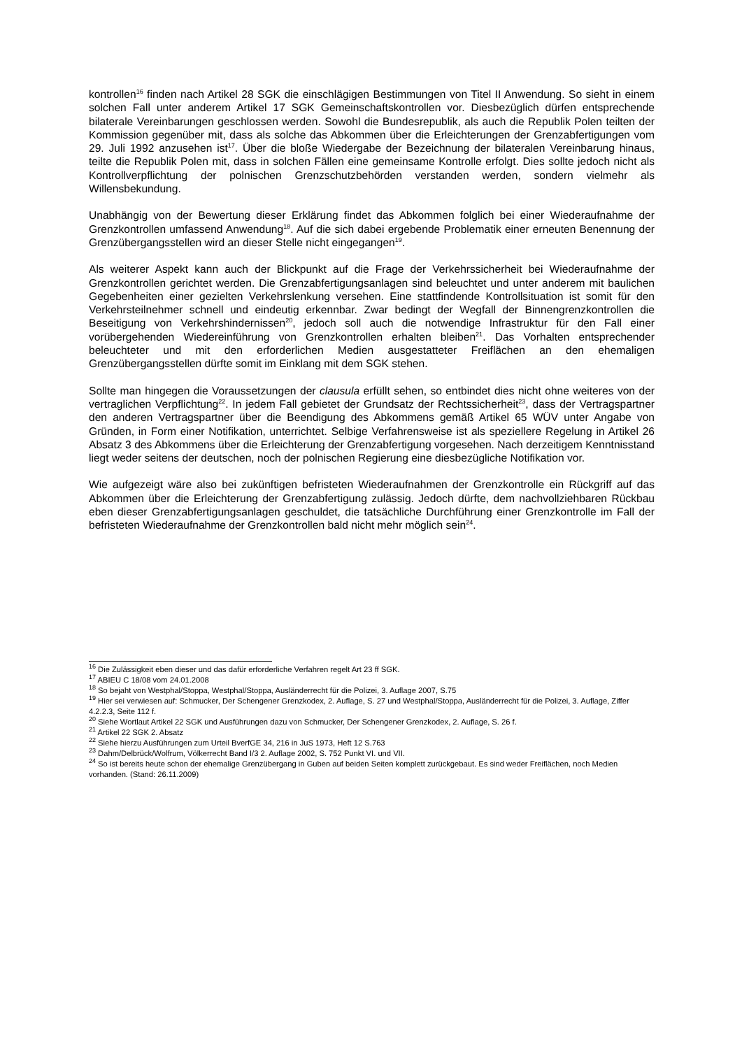kontrollen<sup>16</sup> finden nach Artikel 28 SGK die einschlägigen Bestimmungen von Titel II Anwendung. So sieht in einem solchen Fall unter anderem Artikel 17 SGK Gemeinschaftskontrollen vor. Diesbezüglich dürfen entsprechende bilaterale Vereinbarungen geschlossen werden. Sowohl die Bundesrepublik, als auch die Republik Polen teilten der Kommission gegenüber mit, dass als solche das Abkommen über die Erleichterungen der Grenzabfertigungen vom 29. Juli 1992 anzusehen ist<sup>17</sup>. Über die bloße Wiedergabe der Bezeichnung der bilateralen Vereinbarung hinaus, teilte die Republik Polen mit, dass in solchen Fällen eine gemeinsame Kontrolle erfolgt. Dies sollte jedoch nicht als Kontrollverpflichtung der polnischen Grenzschutzbehörden verstanden werden, sondern vielmehr als Willensbekundung.
Unabhängig von der Bewertung dieser Erklärung findet das Abkommen folglich bei einer Wiederaufnahme der Grenzkontrollen umfassend Anwendung<sup>18</sup>. Auf die sich dabei ergebende Problematik einer erneuten Benennung der Grenzübergangsstellen wird an dieser Stelle nicht eingegangen<sup>19</sup>.
Als weiterer Aspekt kann auch der Blickpunkt auf die Frage der Verkehrssicherheit bei Wiederaufnahme der Grenzkontrollen gerichtet werden. Die Grenzabfertigungsanlagen sind beleuchtet und unter anderem mit baulichen Gegebenheiten einer gezielten Verkehrslenkung versehen. Eine stattfindende Kontrollsituation ist somit für den Verkehrsteilnehmer schnell und eindeutig erkennbar. Zwar bedingt der Wegfall der Binnengrenzkontrollen die Beseitigung von Verkehrshindernissen<sup>20</sup>, jedoch soll auch die notwendige Infrastruktur für den Fall einer vorübergehenden Wiedereinführung von Grenzkontrollen erhalten bleiben<sup>21</sup>. Das Vorhalten entsprechender beleuchteter und mit den erforderlichen Medien ausgestatteter Freiflächen an den ehemaligen Grenzübergangsstellen dürfte somit im Einklang mit dem SGK stehen.
Sollte man hingegen die Voraussetzungen der clausula erfüllt sehen, so entbindet dies nicht ohne weiteres von der vertraglichen Verpflichtung<sup>22</sup>. In jedem Fall gebietet der Grundsatz der Rechtssicherheit<sup>23</sup>, dass der Vertragspartner den anderen Vertragspartner über die Beendigung des Abkommens gemäß Artikel 65 WÜV unter Angabe von Gründen, in Form einer Notifikation, unterrichtet. Selbige Verfahrensweise ist als speziellere Regelung in Artikel 26 Absatz 3 des Abkommens über die Erleichterung der Grenzabfertigung vorgesehen. Nach derzeitigem Kenntnisstand liegt weder seitens der deutschen, noch der polnischen Regierung eine diesbezügliche Notifikation vor.
Wie aufgezeigt wäre also bei zukünftigen befristeten Wiederaufnahmen der Grenzkontrolle ein Rückgriff auf das Abkommen über die Erleichterung der Grenzabfertigung zulässig. Jedoch dürfte, dem nachvollziehbaren Rückbau eben dieser Grenzabfertigungsanlagen geschuldet, die tatsächliche Durchführung einer Grenzkontrolle im Fall der befristeten Wiederaufnahme der Grenzkontrollen bald nicht mehr möglich sein<sup>24</sup>.
<sup>16</sup> Die Zulässigkeit eben dieser und das dafür erforderliche Verfahren regelt Art 23 ff SGK.
<sup>17</sup> ABIEU C 18/08 vom 24.01.2008
<sup>18</sup> So bejaht von Westphal/Stoppa, Westphal/Stoppa, Ausländerrecht für die Polizei, 3. Auflage 2007, S.75
<sup>19</sup> Hier sei verwiesen auf: Schmucker, Der Schengener Grenzkodex, 2. Auflage, S. 27 und Westphal/Stoppa, Ausländerrecht für die Polizei, 3. Auflage, Ziffer 4.2.2.3, Seite 112 f.
<sup>20</sup> Siehe Wortlaut Artikel 22 SGK und Ausführungen dazu von Schmucker, Der Schengener Grenzkodex, 2. Auflage, S. 26 f.
<sup>21</sup> Artikel 22 SGK 2. Absatz
<sup>22</sup> Siehe hierzu Ausführungen zum Urteil BverfGE 34, 216 in JuS 1973, Heft 12 S.763
<sup>23</sup> Dahm/Delbrück/Wolfrum, Völkerrecht Band I/3 2. Auflage 2002, S. 752 Punkt VI. und VII.
<sup>24</sup> So ist bereits heute schon der ehemalige Grenzübergang in Guben auf beiden Seiten komplett zurückgebaut. Es sind weder Freiflächen, noch Medien vorhanden. (Stand: 26.11.2009)